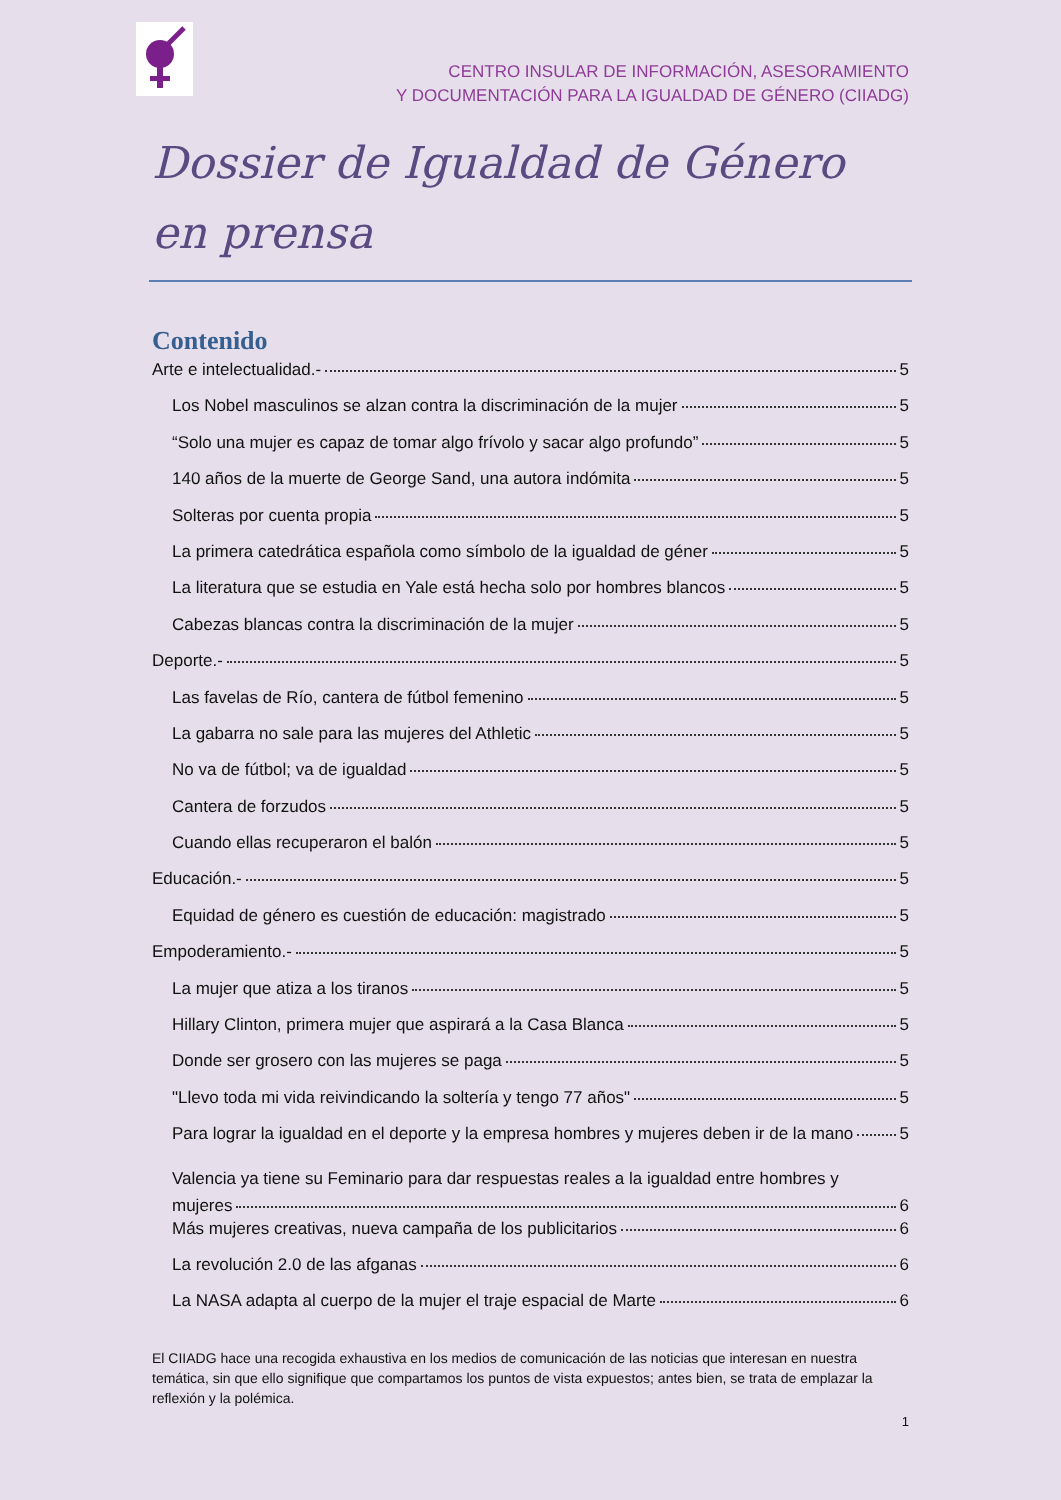CENTRO INSULAR DE INFORMACIÓN, ASESORAMIENTO
Y DOCUMENTACIÓN PARA LA IGUALDAD DE GÉNERO (CIIADG)
Dossier de Igualdad de Género en prensa
Contenido
Arte e intelectualidad.- 5
Los Nobel masculinos se alzan contra la discriminación de la mujer 5
“Solo una mujer es capaz de tomar algo frívolo y sacar algo profundo” 5
140 años de la muerte de George Sand, una autora indómita 5
Solteras por cuenta propia 5
La primera catedrática española como símbolo de la igualdad de géner 5
La literatura que se estudia en Yale está hecha solo por hombres blancos 5
Cabezas blancas contra la discriminación de la mujer 5
Deporte.- 5
Las favelas de Río, cantera de fútbol femenino 5
La gabarra no sale para las mujeres del Athletic 5
No va de fútbol; va de igualdad 5
Cantera de forzudos 5
Cuando ellas recuperaron el balón 5
Educación.- 5
Equidad de género es cuestión de educación: magistrado 5
Empoderamiento.- 5
La mujer que atiza a los tiranos 5
Hillary Clinton, primera mujer que aspirará a la Casa Blanca 5
Donde ser grosero con las mujeres se paga 5
"Llevo toda mi vida reivindicando la soltería y tengo 77 años" 5
Para lograr la igualdad en el deporte y la empresa hombres y mujeres deben ir de la mano 5
Valencia ya tiene su Feminario para dar respuestas reales a la igualdad entre hombres y
mujeres 6
Más mujeres creativas, nueva campaña de los publicitarios 6
La revolución 2.0 de las afganas 6
La NASA adapta al cuerpo de la mujer el traje espacial de Marte 6
El CIIADG hace una recogida exhaustiva en los medios de comunicación de las noticias que interesan en nuestra temática, sin que ello signifique que compartamos los puntos de vista expuestos; antes bien, se trata de emplazar la reflexión y la polémica.
1